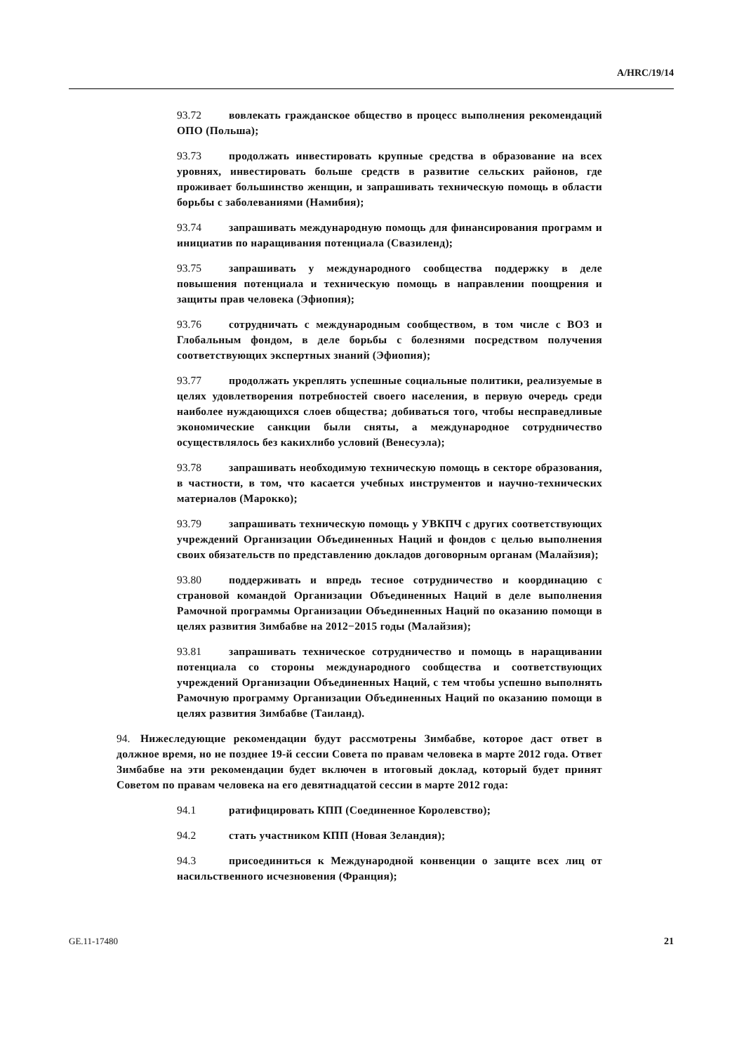A/HRC/19/14
93.72 вовлекать гражданское общество в процесс выполнения рекомендаций ОПО (Польша);
93.73 продолжать инвестировать крупные средства в образование на всех уровнях, инвестировать больше средств в развитие сельских районов, где проживает большинство женщин, и запрашивать техническую помощь в области борьбы с заболеваниями (Намибия);
93.74 запрашивать международную помощь для финансирования программ и инициатив по наращивания потенциала (Свазиленд);
93.75 запрашивать у международного сообщества поддержку в деле повышения потенциала и техническую помощь в направлении поощрения и защиты прав человека (Эфиопия);
93.76 сотрудничать с международным сообществом, в том числе с ВОЗ и Глобальным фондом, в деле борьбы с болезнями посредством получения соответствующих экспертных знаний (Эфиопия);
93.77 продолжать укреплять успешные социальные политики, реализуемые в целях удовлетворения потребностей своего населения, в первую очередь среди наиболее нуждающихся слоев общества; добиваться того, чтобы несправедливые экономические санкции были сняты, а международное сотрудничество осуществлялось без какихлибо условий (Венесуэла);
93.78 запрашивать необходимую техническую помощь в секторе образования, в частности, в том, что касается учебных инструментов и научно-технических материалов (Марокко);
93.79 запрашивать техническую помощь у УВКПЧ с других соответствующих учреждений Организации Объединенных Наций и фондов с целью выполнения своих обязательств по представлению докладов договорным органам (Малайзия);
93.80 поддерживать и впредь тесное сотрудничество и координацию с страновой командой Организации Объединенных Наций в деле выполнения Рамочной программы Организации Объединенных Наций по оказанию помощи в целях развития Зимбабве на 2012−2015 годы (Малайзия);
93.81 запрашивать техническое сотрудничество и помощь в наращивании потенциала со стороны международного сообщества и соответствующих учреждений Организации Объединенных Наций, с тем чтобы успешно выполнять Рамочную программу Организации Объединенных Наций по оказанию помощи в целях развития Зимбабве (Таиланд).
94. Нижеследующие рекомендации будут рассмотрены Зимбабве, которое даст ответ в должное время, но не позднее 19-й сессии Совета по правам человека в марте 2012 года. Ответ Зимбабве на эти рекомендации будет включен в итоговый доклад, который будет принят Советом по правам человека на его девятнадцатой сессии в марте 2012 года:
94.1 ратифицировать КПП (Соединенное Королевство);
94.2 стать участником КПП (Новая Зеландия);
94.3 присоединиться к Международной конвенции о защите всех лиц от насильственного исчезновения (Франция);
GE.11-17480 21